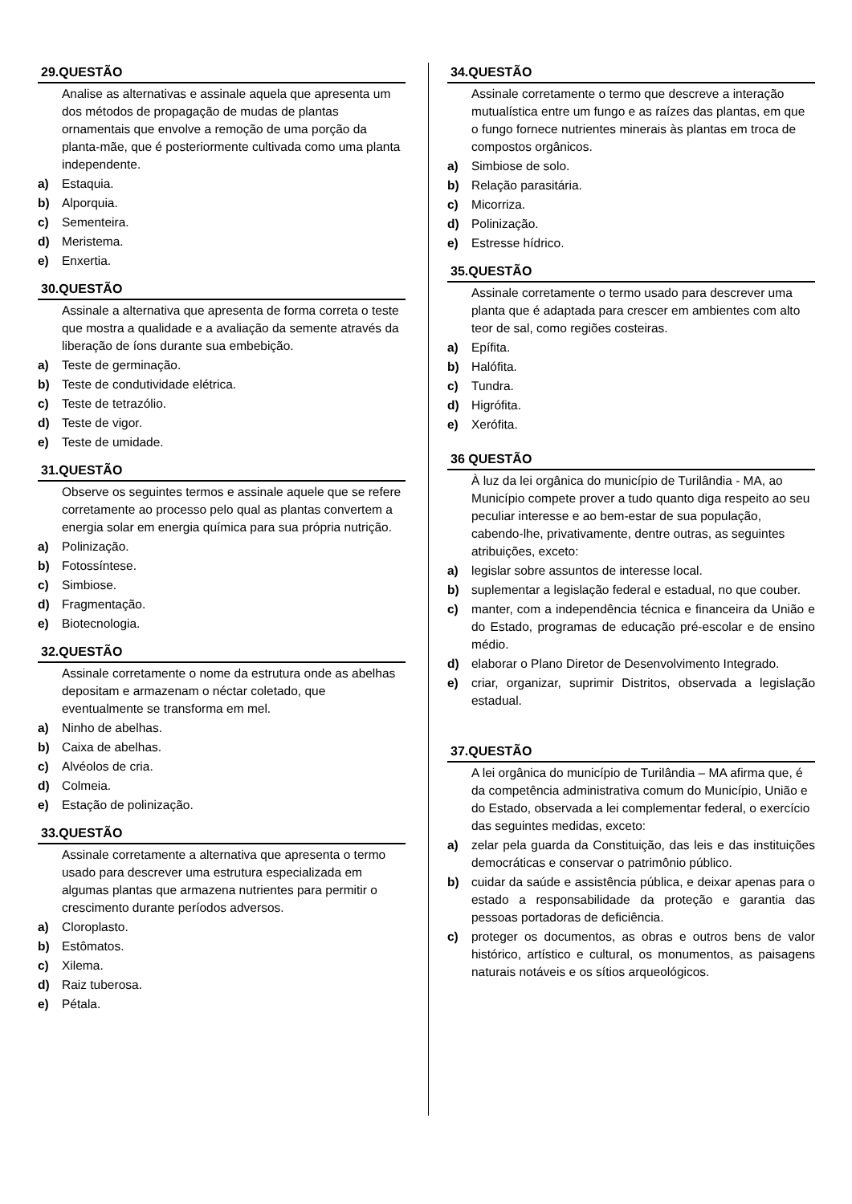29.QUESTÃO
Analise as alternativas e assinale aquela que apresenta um dos métodos de propagação de mudas de plantas ornamentais que envolve a remoção de uma porção da planta-mãe, que é posteriormente cultivada como uma planta independente.
a) Estaquia.
b) Alporquia.
c) Sementeira.
d) Meristema.
e) Enxertia.
30.QUESTÃO
Assinale a alternativa que apresenta de forma correta o teste que mostra a qualidade e a avaliação da semente através da liberação de íons durante sua embebição.
a) Teste de germinação.
b) Teste de condutividade elétrica.
c) Teste de tetrazólio.
d) Teste de vigor.
e) Teste de umidade.
31.QUESTÃO
Observe os seguintes termos e assinale aquele que se refere corretamente ao processo pelo qual as plantas convertem a energia solar em energia química para sua própria nutrição.
a) Polinização.
b) Fotossíntese.
c) Simbiose.
d) Fragmentação.
e) Biotecnologia.
32.QUESTÃO
Assinale corretamente o nome da estrutura onde as abelhas depositam e armazenam o néctar coletado, que eventualmente se transforma em mel.
a) Ninho de abelhas.
b) Caixa de abelhas.
c) Alvéolos de cria.
d) Colmeia.
e) Estação de polinização.
33.QUESTÃO
Assinale corretamente a alternativa que apresenta o termo usado para descrever uma estrutura especializada em algumas plantas que armazena nutrientes para permitir o crescimento durante períodos adversos.
a) Cloroplasto.
b) Estômatos.
c) Xilema.
d) Raiz tuberosa.
e) Pétala.
34.QUESTÃO
Assinale corretamente o termo que descreve a interação mutualística entre um fungo e as raízes das plantas, em que o fungo fornece nutrientes minerais às plantas em troca de compostos orgânicos.
a) Simbiose de solo.
b) Relação parasitária.
c) Micorriza.
d) Polinização.
e) Estresse hídrico.
35.QUESTÃO
Assinale corretamente o termo usado para descrever uma planta que é adaptada para crescer em ambientes com alto teor de sal, como regiões costeiras.
a) Epífita.
b) Halófita.
c) Tundra.
d) Higrófita.
e) Xerófita.
36 QUESTÃO
À luz da lei orgânica do município de Turilândia - MA, ao Município compete prover a tudo quanto diga respeito ao seu peculiar interesse e ao bem-estar de sua população, cabendo-lhe, privativamente, dentre outras, as seguintes atribuições, exceto:
a) legislar sobre assuntos de interesse local.
b) suplementar a legislação federal e estadual, no que couber.
c) manter, com a independência técnica e financeira da União e do Estado, programas de educação pré-escolar e de ensino médio.
d) elaborar o Plano Diretor de Desenvolvimento Integrado.
e) criar, organizar, suprimir Distritos, observada a legislação estadual.
37.QUESTÃO
A lei orgânica do município de Turilândia – MA afirma que, é da competência administrativa comum do Município, União e do Estado, observada a lei complementar federal, o exercício das seguintes medidas, exceto:
a) zelar pela guarda da Constituição, das leis e das instituições democráticas e conservar o patrimônio público.
b) cuidar da saúde e assistência pública, e deixar apenas para o estado a responsabilidade da proteção e garantia das pessoas portadoras de deficiência.
c) proteger os documentos, as obras e outros bens de valor histórico, artístico e cultural, os monumentos, as paisagens naturais notáveis e os sítios arqueológicos.